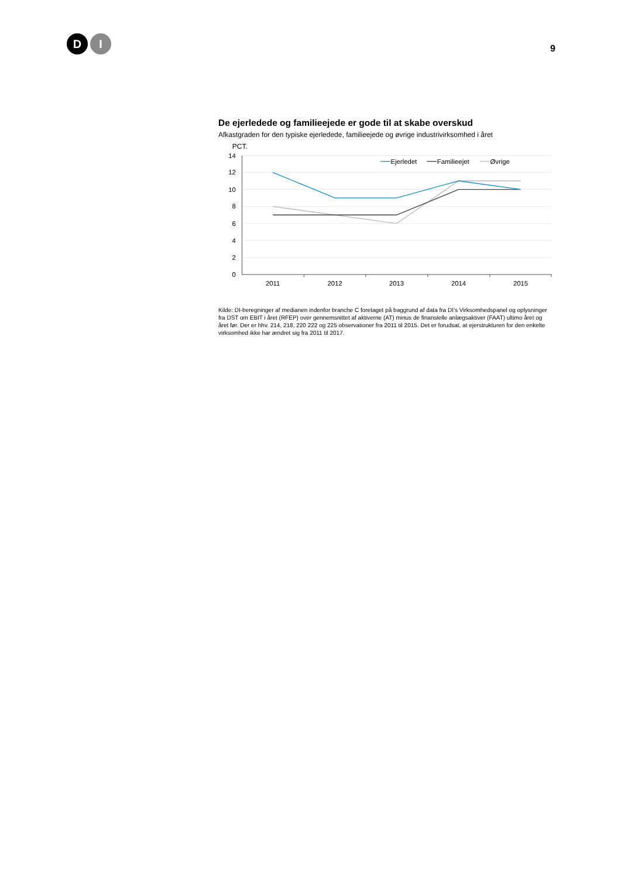D I
9
De ejerledede og familieejede er gode til at skabe overskud
Afkastgraden for den typiske ejerledede, familieejede og øvrige industrivirksomhed i året
PCT.
14
12
10
8
6
4
2
0
2011
2012
2013
2014
2015
Ejerledet
Familieejet
Øvrige
Kilde: DI-beregninger af medianen indenfor branche C foretaget på baggrund af data fra DI’s Virksomhedspanel og oplysninger fra DST om EBIT i året (RFEP) over gennemsnittet af aktiverne (AT) minus de finansielle anlægsaktiver (FAAT) ultimo året og året før. Der er hhv. 214, 218, 220 222 og 225 observationer fra 2011 til 2015. Det er forudsat, at ejerstrukturen for den enkelte virksomhed ikke har ændret sig fra 2011 til 2017.